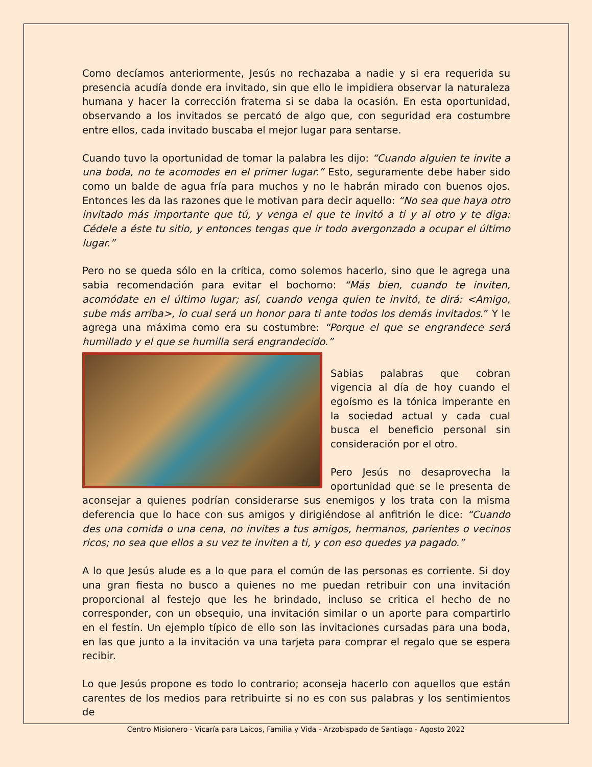Como decíamos anteriormente, Jesús no rechazaba a nadie y si era requerida su presencia acudía donde era invitado, sin que ello le impidiera observar la naturaleza humana y hacer la corrección fraterna si se daba la ocasión. En esta oportunidad, observando a los invitados se percató de algo que, con seguridad era costumbre entre ellos, cada invitado buscaba el mejor lugar para sentarse.
Cuando tuvo la oportunidad de tomar la palabra les dijo: “Cuando alguien te invite a una boda, no te acomodes en el primer lugar.” Esto, seguramente debe haber sido como un balde de agua fría para muchos y no le habrán mirado con buenos ojos. Entonces les da las razones que le motivan para decir aquello: “No sea que haya otro invitado más importante que tú, y venga el que te invitó a ti y al otro y te diga: Cédele a éste tu sitio, y entonces tengas que ir todo avergonzado a ocupar el último lugar.”
Pero no se queda sólo en la crítica, como solemos hacerlo, sino que le agrega una sabia recomendación para evitar el bochorno: “Más bien, cuando te inviten, acomódate en el último lugar; así, cuando venga quien te invitó, te dirá: <Amigo, sube más arriba>, lo cual será un honor para ti ante todos los demás invitados.” Y le agrega una máxima como era su costumbre: “Porque el que se engrandece será humillado y el que se humilla será engrandecido.”
Sabias palabras que cobran vigencia al día de hoy cuando el egoísmo es la tónica imperante en la sociedad actual y cada cual busca el beneficio personal sin consideración por el otro.
Pero Jesús no desaprovecha la oportunidad que se le presenta de aconsejar a quienes podrían considerarse sus enemigos y los trata con la misma deferencia que lo hace con sus amigos y dirigiéndose al anfitrión le dice: “Cuando des una comida o una cena, no invites a tus amigos, hermanos, parientes o vecinos ricos; no sea que ellos a su vez te inviten a ti, y con eso quedes ya pagado.”
A lo que Jesús alude es a lo que para el común de las personas es corriente. Si doy una gran fiesta no busco a quienes no me puedan retribuir con una invitación proporcional al festejo que les he brindado, incluso se critica el hecho de no corresponder, con un obsequio, una invitación similar o un aporte para compartirlo en el festín. Un ejemplo típico de ello son las invitaciones cursadas para una boda, en las que junto a la invitación va una tarjeta para comprar el regalo que se espera recibir.
Lo que Jesús propone es todo lo contrario; aconseja hacerlo con aquellos que están carentes de los medios para retribuirte si no es con sus palabras y los sentimientos de
Centro Misionero - Vicaría para Laicos, Familia y Vida - Arzobispado de Santiago - Agosto 2022